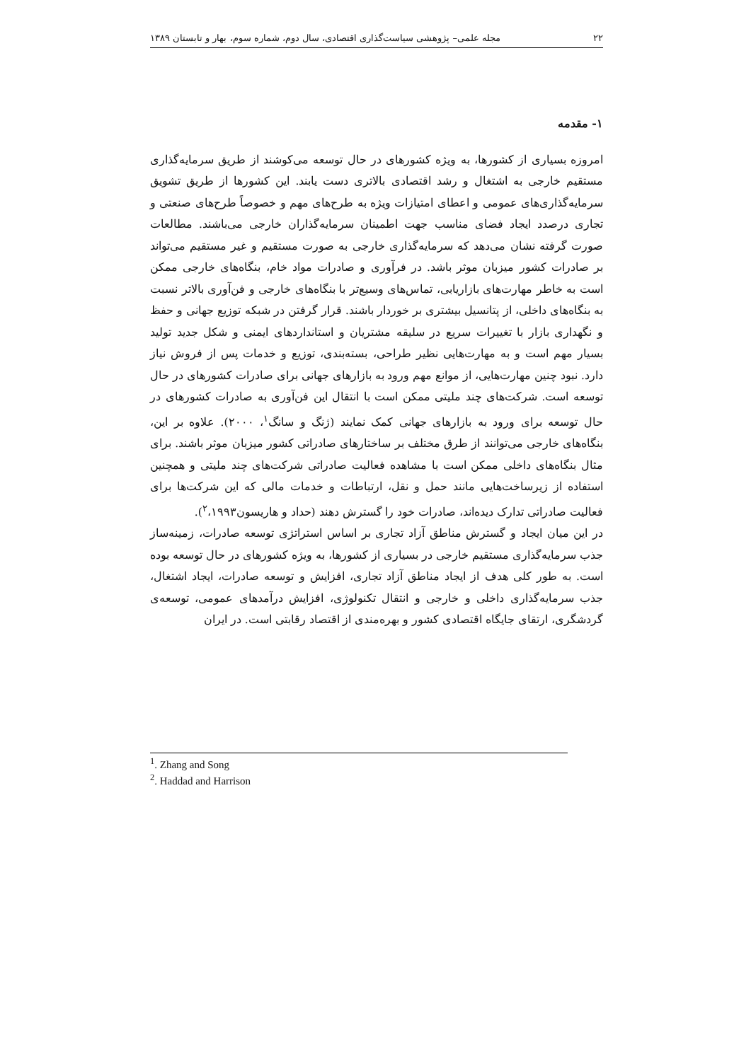۲۲ مجله علمی– پژوهشی سیاست‌گذاری اقتصادی، سال دوم، شماره سوم، بهار و تابستان ۱۳۸۹
۱- مقدمه
امروزه بسیاری از کشورها، به ویژه کشورهای در حال توسعه می‌کوشند از طریق سرمایه‌گذاری مستقیم خارجی به اشتغال و رشد اقتصادی بالاتری دست یابند. این کشورها از طریق تشویق سرمایه‌گذاری‌های عمومی و اعطای امتیازات ویژه به طرح‌های مهم و خصوصاً طرح‌های صنعتی و تجاری درصدد ایجاد فضای مناسب جهت اطمینان سرمایه‌گذاران خارجی می‌باشند. مطالعات صورت گرفته نشان می‌دهد که سرمایه‌گذاری خارجی به صورت مستقیم و غیر مستقیم می‌تواند بر صادرات کشور میزبان موثر باشد. در فرآوری و صادرات مواد خام، بنگاه‌های خارجی ممکن است به خاطر مهارت‌های بازاریابی، تماس‌های وسیع‌تر با بنگاه‌های خارجی و فن‌آوری بالاتر نسبت به بنگاه‌های داخلی، از پتانسیل بیشتری بر خوردار باشند. قرار گرفتن در شبکه توزیع جهانی و حفظ و نگهداری بازار با تغییرات سریع در سلیقه مشتریان و استانداردهای ایمنی و شکل جدید تولید بسیار مهم است و به مهارت‌هایی نظیر طراحی، بسته‌بندی، توزیع و خدمات پس از فروش نیاز دارد. نبود چنین مهارت‌هایی، از موانع مهم ورود به بازارهای جهانی برای صادرات کشورهای در حال توسعه است. شرکت‌های چند ملیتی ممکن است با انتقال این فن‌آوری به صادرات کشورهای در حال توسعه برای ورود به بازارهای جهانی کمک نمایند (ژنگ و سانگ<sup>۱</sup>، ۲۰۰۰). علاوه بر این، بنگاه‌های خارجی می‌توانند از طرق مختلف بر ساختارهای صادراتی کشور میزبان موثر باشند. برای مثال بنگاه‌های داخلی ممکن است با مشاهده فعالیت صادراتی شرکت‌های چند ملیتی و همچنین استفاده از زیرساخت‌هایی مانند حمل و نقل، ارتباطات و خدمات مالی که این شرکت‌ها برای فعالیت صادراتی تدارک دیده‌اند، صادرات خود را گسترش دهند (حداد و هاریسون<sup>۲</sup>،۱۹۹۳).
در این میان ایجاد و گسترش مناطق آزاد تجاری بر اساس استراتژی توسعه صادرات، زمینه‌ساز جذب سرمایه‌گذاری مستقیم خارجی در بسیاری از کشورها، به ویژه کشورهای در حال توسعه بوده است. به طور کلی هدف از ایجاد مناطق آزاد تجاری، افزایش و توسعه صادرات، ایجاد اشتغال، جذب سرمایه‌گذاری داخلی و خارجی و انتقال تکنولوژی، افزایش درآمدهای عمومی، توسعه‌ی گردشگری، ارتقای جایگاه اقتصادی کشور و بهره‌مندی از اقتصاد رقابتی است. در ایران
<sup>1</sup>. Zhang and Song
<sup>2</sup>. Haddad and Harrison